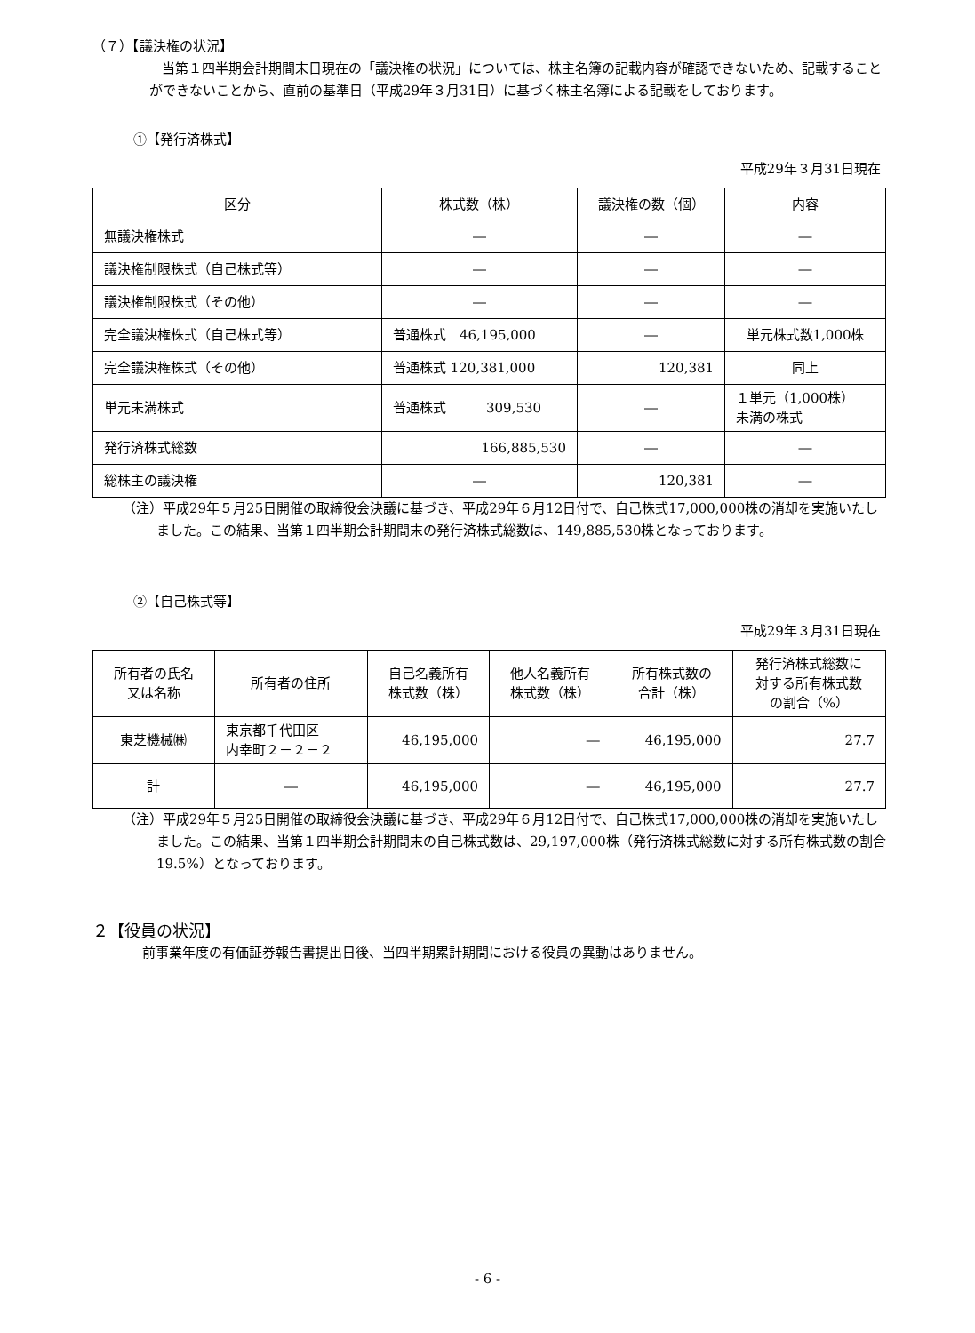（７）【議決権の状況】
当第１四半期会計期間末日現在の「議決権の状況」については、株主名簿の記載内容が確認できないため、記載することができないことから、直前の基準日（平成29年３月31日）に基づく株主名簿による記載をしております。
①【発行済株式】
平成29年３月31日現在
| 区分 | 株式数（株） | 議決権の数（個） | 内容 |
| --- | --- | --- | --- |
| 無議決権株式 | ― | ― | ― |
| 議決権制限株式（自己株式等） | ― | ― | ― |
| 議決権制限株式（その他） | ― | ― | ― |
| 完全議決権株式（自己株式等） | 普通株式 46,195,000 | ― | 単元株式数1,000株 |
| 完全議決権株式（その他） | 普通株式 120,381,000 | 120,381 | 同上 |
| 単元未満株式 | 普通株式 309,530 | ― | １単元（1,000株） 未満の株式 |
| 発行済株式総数 | 166,885,530 | ― | ― |
| 総株主の議決権 | ― | 120,381 | ― |
（注）平成29年５月25日開催の取締役会決議に基づき、平成29年６月12日付で、自己株式17,000,000株の消却を実施いたしました。この結果、当第１四半期会計期間末の発行済株式総数は、149,885,530株となっております。
②【自己株式等】
平成29年３月31日現在
| 所有者の氏名 又は名称 | 所有者の住所 | 自己名義所有 株式数（株） | 他人名義所有 株式数（株） | 所有株式数の 合計（株） | 発行済株式総数に 対する所有株式数 の割合（%） |
| --- | --- | --- | --- | --- | --- |
| 東芝機械㈱ | 東京都千代田区 内幸町２－２－２ | 46,195,000 | ― | 46,195,000 | 27.7 |
| 計 | ― | 46,195,000 | ― | 46,195,000 | 27.7 |
（注）平成29年５月25日開催の取締役会決議に基づき、平成29年６月12日付で、自己株式17,000,000株の消却を実施いたしました。この結果、当第１四半期会計期間末の自己株式数は、29,197,000株（発行済株式総数に対する所有株式数の割合19.5%）となっております。
２【役員の状況】
前事業年度の有価証券報告書提出日後、当四半期累計期間における役員の異動はありません。
- 6 -